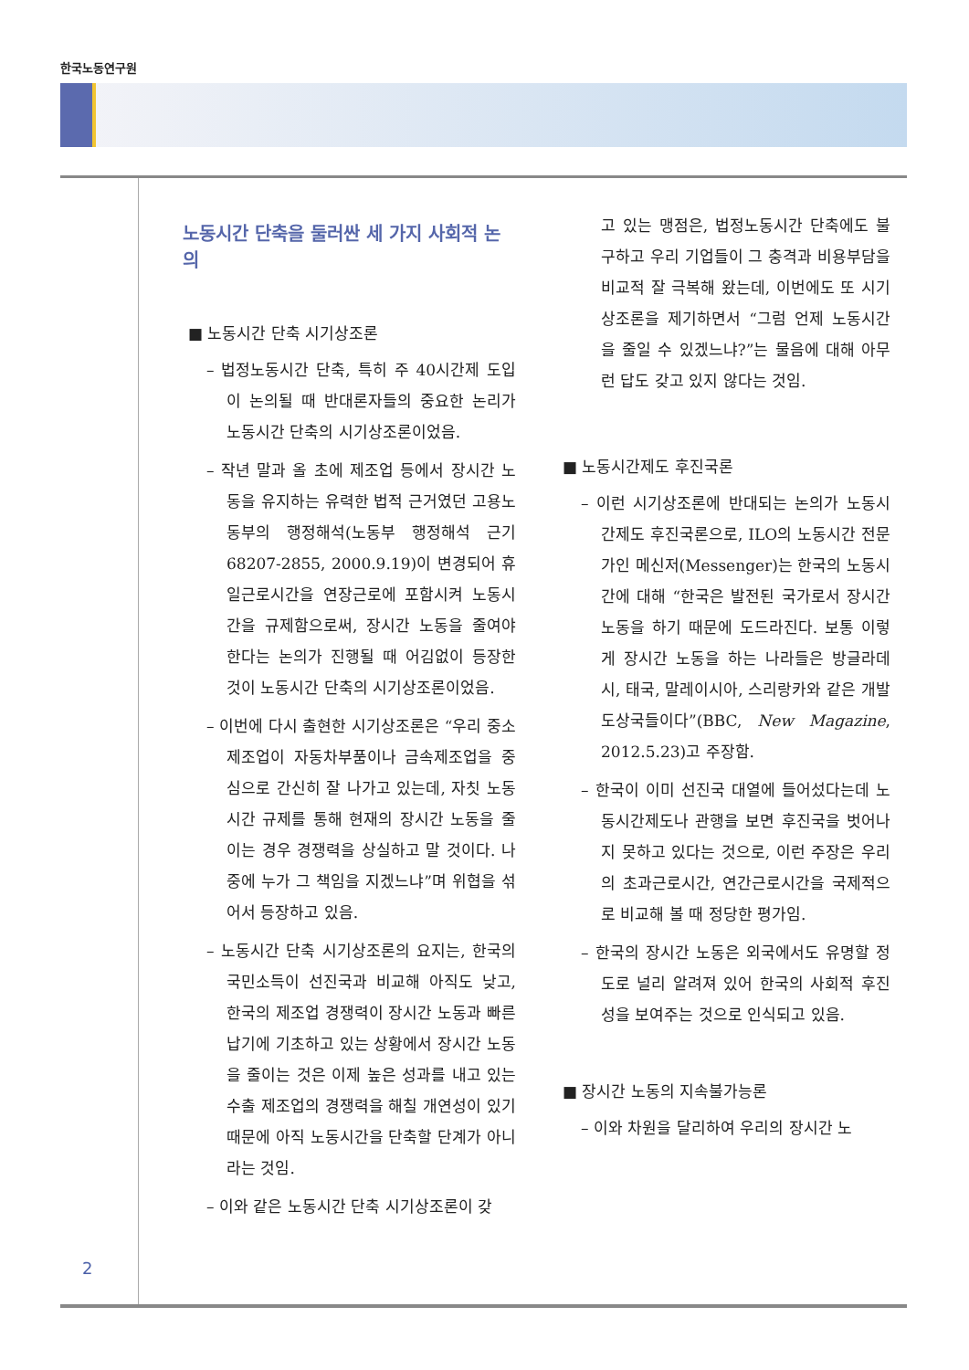한국노동연구원
노동시간 단축을 둘러싼 세 가지 사회적 논의
■ 노동시간 단축 시기상조론
– 법정노동시간 단축, 특히 주 40시간제 도입이 논의될 때 반대론자들의 중요한 논리가 노동시간 단축의 시기상조론이었음.
– 작년 말과 올 초에 제조업 등에서 장시간 노동을 유지하는 유력한 법적 근거였던 고용노동부의 행정해석(노동부 행정해석 근기 68207-2855, 2000.9.19)이 변경되어 휴일근로시간을 연장근로에 포함시켜 노동시간을 규제함으로써, 장시간 노동을 줄여야 한다는 논의가 진행될 때 어김없이 등장한 것이 노동시간 단축의 시기상조론이었음.
– 이번에 다시 출현한 시기상조론은 “우리 중소제조업이 자동차부품이나 금속제조업을 중심으로 간신히 잘 나가고 있는데, 자칫 노동시간 규제를 통해 현재의 장시간 노동을 줄이는 경우 경쟁력을 상실하고 말 것이다. 나중에 누가 그 책임을 지겠느냐”며 위협을 섞어서 등장하고 있음.
– 노동시간 단축 시기상조론의 요지는, 한국의 국민소득이 선진국과 비교해 아직도 낮고, 한국의 제조업 경쟁력이 장시간 노동과 빠른 납기에 기초하고 있는 상황에서 장시간 노동을 줄이는 것은 이제 높은 성과를 내고 있는 수출 제조업의 경쟁력을 해칠 개연성이 있기 때문에 아직 노동시간을 단축할 단계가 아니라는 것임.
– 이와 같은 노동시간 단축 시기상조론이 갖
고 있는 맹점은, 법정노동시간 단축에도 불구하고 우리 기업들이 그 충격과 비용부담을 비교적 잘 극복해 왔는데, 이번에도 또 시기상조론을 제기하면서 “그럼 언제 노동시간을 줄일 수 있겠느냐?”는 물음에 대해 아무런 답도 갖고 있지 않다는 것임.
■ 노동시간제도 후진국론
– 이런 시기상조론에 반대되는 논의가 노동시간제도 후진국론으로, ILO의 노동시간 전문가인 메신저(Messenger)는 한국의 노동시간에 대해 “한국은 발전된 국가로서 장시간 노동을 하기 때문에 도드라진다. 보통 이렇게 장시간 노동을 하는 나라들은 방글라데시, 태국, 말레이시아, 스리랑카와 같은 개발도상국들이다”(BBC, New Magazine, 2012.5.23)고 주장함.
– 한국이 이미 선진국 대열에 들어섰다는데 노동시간제도나 관행을 보면 후진국을 벗어나지 못하고 있다는 것으로, 이런 주장은 우리의 초과근로시간, 연간근로시간을 국제적으로 비교해 볼 때 정당한 평가임.
– 한국의 장시간 노동은 외국에서도 유명할 정도로 널리 알려져 있어 한국의 사회적 후진성을 보여주는 것으로 인식되고 있음.
■ 장시간 노동의 지속불가능론
– 이와 차원을 달리하여 우리의 장시간 노
2